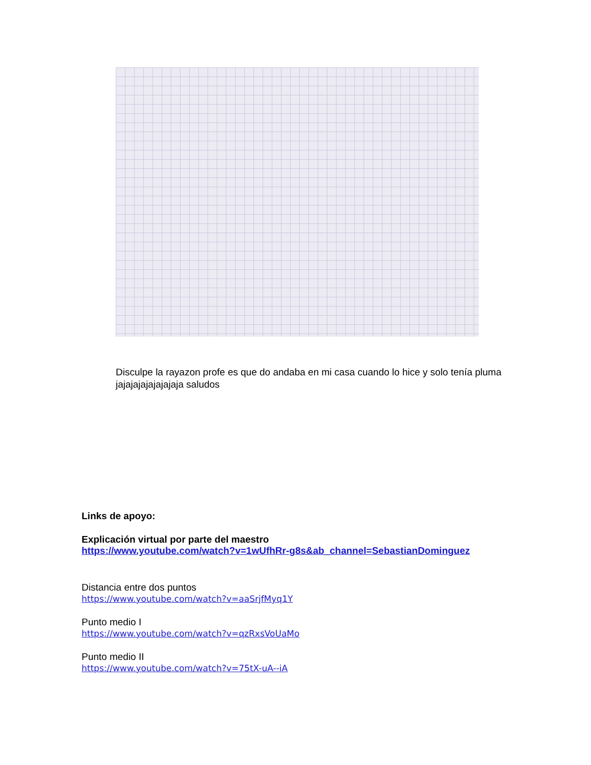Disculpe la rayazon profe es que do andaba en mi casa cuando lo hice y solo tenía pluma jajajajajajajajaja saludos
Links de apoyo:
Explicación virtual por parte del maestro
https://www.youtube.com/watch?v=1wUfhRr-g8s&ab_channel=SebastianDominguez
Distancia entre dos puntos
https://www.youtube.com/watch?v=aaSrjfMyq1Y
Punto medio I
https://www.youtube.com/watch?v=qzRxsVoUaMo
Punto medio II
https://www.youtube.com/watch?v=75tX-uA--iA